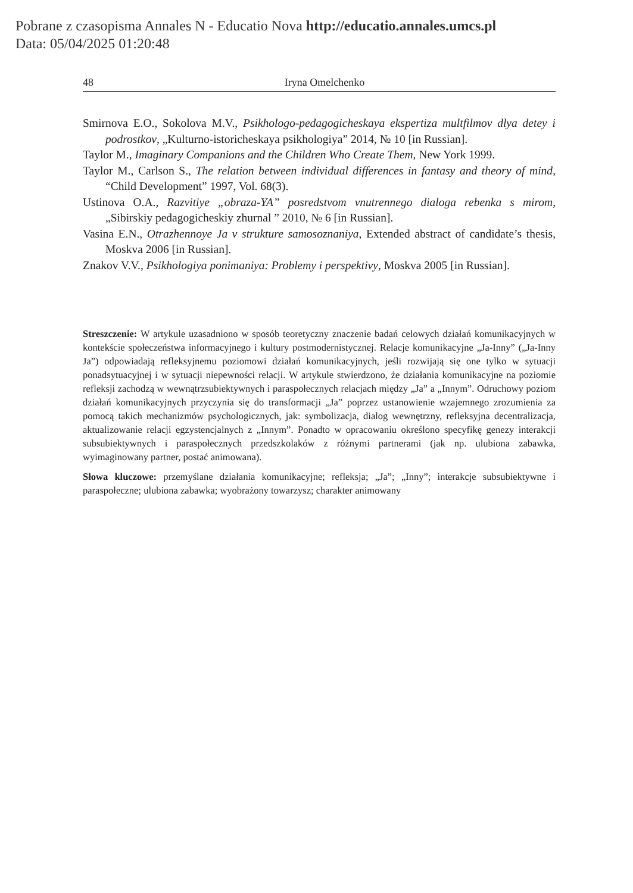Pobrane z czasopisma Annales N - Educatio Nova http://educatio.annales.umcs.pl
Data: 05/04/2025 01:20:48
48 Iryna Omelchenko
Smirnova E.O., Sokolova M.V., Psikhologo-pedagogicheskaya ekspertiza multfilmov dlya detey i podrostkov, „Kulturno-istoricheskaya psikhologiya” 2014, № 10 [in Russian].
Taylor M., Imaginary Companions and the Children Who Create Them, New York 1999.
Taylor M., Carlson S., The relation between individual differences in fantasy and theory of mind, “Child Development” 1997, Vol. 68(3).
Ustinova O.A., Razvitiye „obraza-YA” posredstvom vnutrennego dialoga rebenka s mirom, „Sibirskiy pedagogicheskiy zhurnal ” 2010, № 6 [in Russian].
Vasina E.N., Otrazhennoye Ja v strukture samosoznaniya, Extended abstract of candidate’s thesis, Moskva 2006 [in Russian].
Znakov V.V., Psikhologiya ponimaniya: Problemy i perspektivy, Moskva 2005 [in Russian].
Streszczenie: W artykule uzasadniono w sposób teoretyczny znaczenie badań celowych działań komunikacyjnych w kontekście społeczeństwa informacyjnego i kultury postmodernistycznej. Relacje komunikacyjne „Ja-Inny” („Ja-Inny Ja”) odpowiadają refleksyjnemu poziomowi działań komunikacyjnych, jeśli rozwijają się one tylko w sytuacji ponadsytuacyjnej i w sytuacji niepewności relacji. W artykule stwierdzono, że działania komunikacyjne na poziomie refleksji zachodzą w wewnątrzsubiektywnych i paraspołecznych relacjach między „Ja” a „Innym”. Odruchowy poziom działań komunikacyjnych przyczynia się do transformacji „Ja” poprzez ustanowienie wzajemnego zrozumienia za pomocą takich mechanizmów psychologicznych, jak: symbolizacja, dialog wewnętrzny, refleksyjna decentralizacja, aktualizowanie relacji egzystencjalnych z „Innym”. Ponadto w opracowaniu określono specyfikę genezy interakcji subsubiektywnych i paraspołecznych przedszkolaków z różnymi partnerami (jak np. ulubiona zabawka, wyimaginowany partner, postać animowana).
Słowa kluczowe: przemyślane działania komunikacyjne; refleksja; „Ja”; „Inny”; interakcje subsubiektywne i paraspołeczne; ulubiona zabawka; wyobrażony towarzysz; charakter animowany